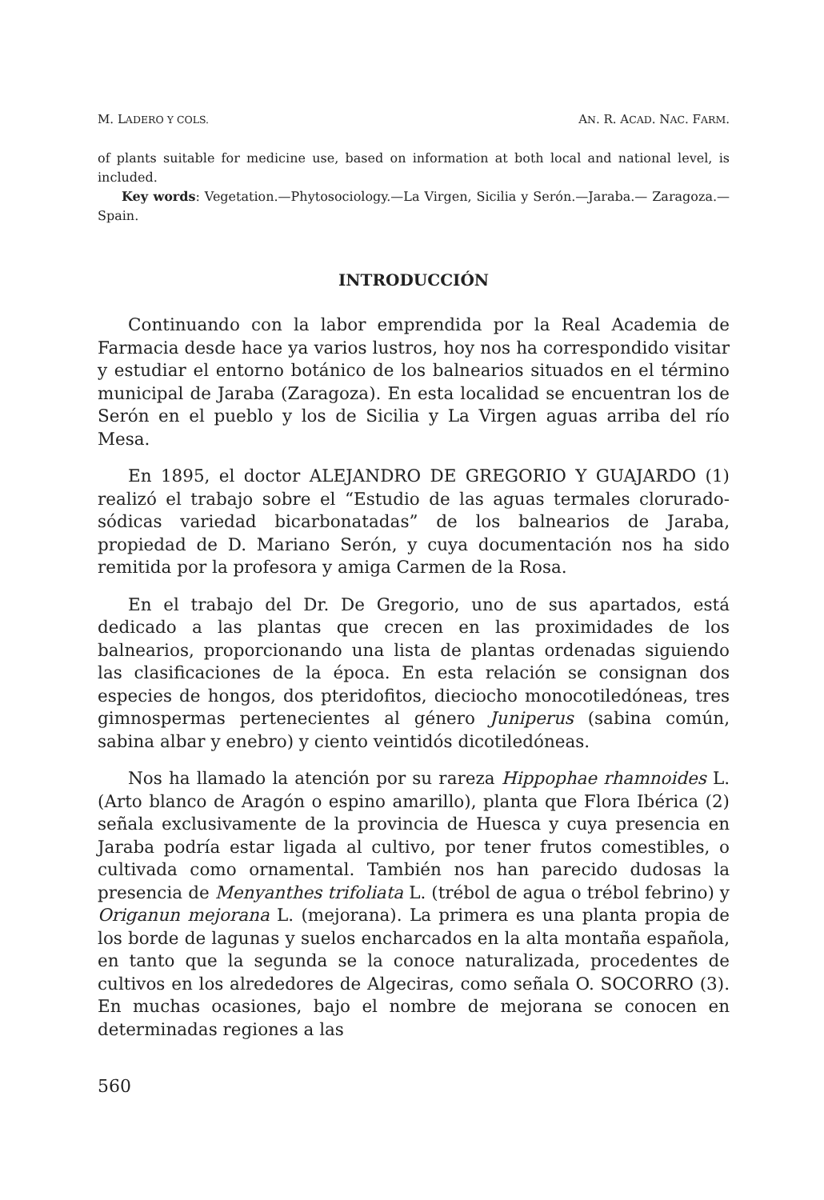M. LADERO Y COLS. AN. R. ACAD. NAC. FARM.
of plants suitable for medicine use, based on information at both local and national level, is included.
Key words: Vegetation.—Phytosociology.—La Virgen, Sicilia y Serón.—Jaraba.— Zaragoza.—Spain.
INTRODUCCIÓN
Continuando con la labor emprendida por la Real Academia de Farmacia desde hace ya varios lustros, hoy nos ha correspondido visitar y estudiar el entorno botánico de los balnearios situados en el término municipal de Jaraba (Zaragoza). En esta localidad se encuentran los de Serón en el pueblo y los de Sicilia y La Virgen aguas arriba del río Mesa.
En 1895, el doctor ALEJANDRO DE GREGORIO Y GUAJARDO (1) realizó el trabajo sobre el “Estudio de las aguas termales clorurado-sódicas variedad bicarbonatadas” de los balnearios de Jaraba, propiedad de D. Mariano Serón, y cuya documentación nos ha sido remitida por la profesora y amiga Carmen de la Rosa.
En el trabajo del Dr. De Gregorio, uno de sus apartados, está dedicado a las plantas que crecen en las proximidades de los balnearios, proporcionando una lista de plantas ordenadas siguiendo las clasificaciones de la época. En esta relación se consignan dos especies de hongos, dos pteridofitos, dieciocho monocotiledóneas, tres gimnospermas pertenecientes al género Juniperus (sabina común, sabina albar y enebro) y ciento veintidós dicotiledóneas.
Nos ha llamado la atención por su rareza Hippophae rhamnoides L. (Arto blanco de Aragón o espino amarillo), planta que Flora Ibérica (2) señala exclusivamente de la provincia de Huesca y cuya presencia en Jaraba podría estar ligada al cultivo, por tener frutos comestibles, o cultivada como ornamental. También nos han parecido dudosas la presencia de Menyanthes trifoliata L. (trébol de agua o trébol febrino) y Origanun mejorana L. (mejorana). La primera es una planta propia de los borde de lagunas y suelos encharcados en la alta montaña española, en tanto que la segunda se la conoce naturalizada, procedentes de cultivos en los alrededores de Algeciras, como señala O. SOCORRO (3). En muchas ocasiones, bajo el nombre de mejorana se conocen en determinadas regiones a las
560